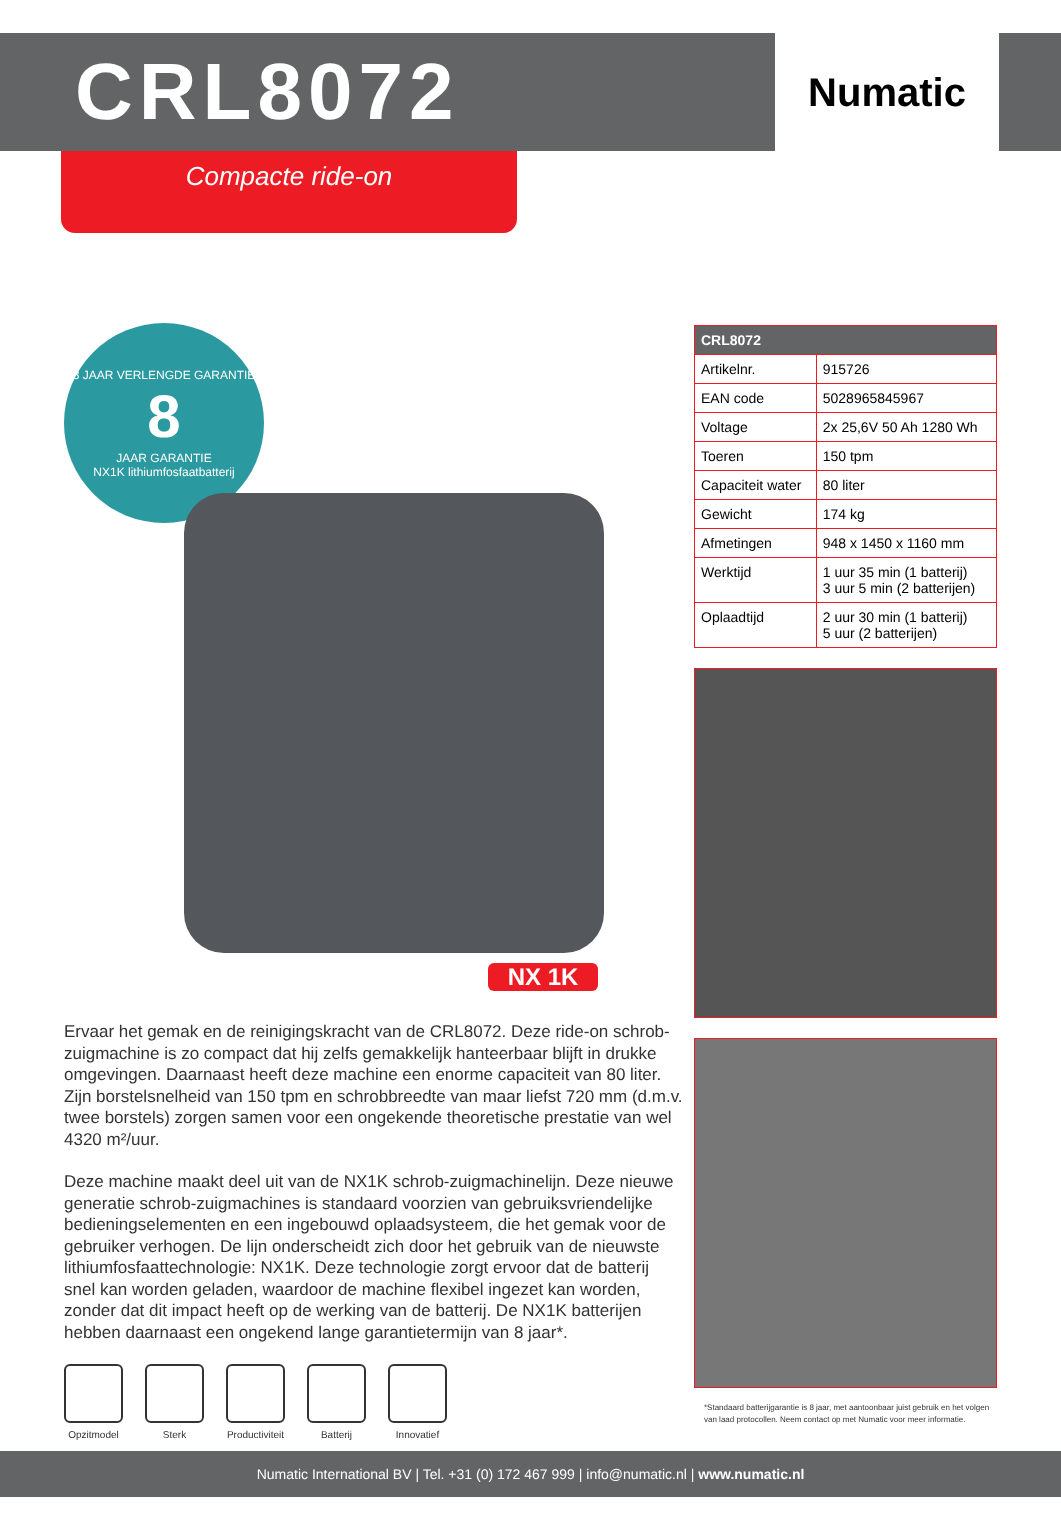CRL8072
Numatic
Compacte ride-on
8 JAAR VERLENGDE GARANTIE
8
JAAR GARANTIE
NX1K lithiumfosfaatbatterij
NX 1K
Ervaar het gemak en de reinigingskracht van de CRL8072. Deze ride-on schrob-zuigmachine is zo compact dat hij zelfs gemakkelijk hanteerbaar blijft in drukke omgevingen. Daarnaast heeft deze machine een enorme capaciteit van 80 liter. Zijn borstelsnelheid van 150 tpm en schrobbreedte van maar liefst 720 mm (d.m.v. twee borstels) zorgen samen voor een ongekende theoretische prestatie van wel 4320 m²/uur.
Deze machine maakt deel uit van de NX1K schrob-zuigmachinelijn. Deze nieuwe generatie schrob-zuigmachines is standaard voorzien van gebruiksvriendelijke bedieningselementen en een ingebouwd oplaadsysteem, die het gemak voor de gebruiker verhogen. De lijn onderscheidt zich door het gebruik van de nieuwste lithiumfosfaattechnologie: NX1K. Deze technologie zorgt ervoor dat de batterij snel kan worden geladen, waardoor de machine flexibel ingezet kan worden, zonder dat dit impact heeft op de werking van de batterij. De NX1K batterijen hebben daarnaast een ongekend lange garantietermijn van 8 jaar*.
Opzitmodel Sterk Productiviteit Batterij Innovatief
| CRL8072 | |
| --- | --- |
| Artikelnr. | 915726 |
| EAN code | 5028965845967 |
| Voltage | 2x 25,6V 50 Ah 1280 Wh |
| Toeren | 150 tpm |
| Capaciteit water | 80 liter |
| Gewicht | 174 kg |
| Afmetingen | 948 x 1450 x 1160 mm |
| Werktijd | 1 uur 35 min (1 batterij) 3 uur 5 min (2 batterijen) |
| Oplaadtijd | 2 uur 30 min (1 batterij) 5 uur (2 batterijen) |
*Standaard batterijgarantie is 8 jaar, met aantoonbaar juist gebruik en het volgen van laad protocollen. Neem contact op met Numatic voor meer informatie.
Numatic International BV | Tel. +31 (0) 172 467 999 | info@numatic.nl | www.numatic.nl